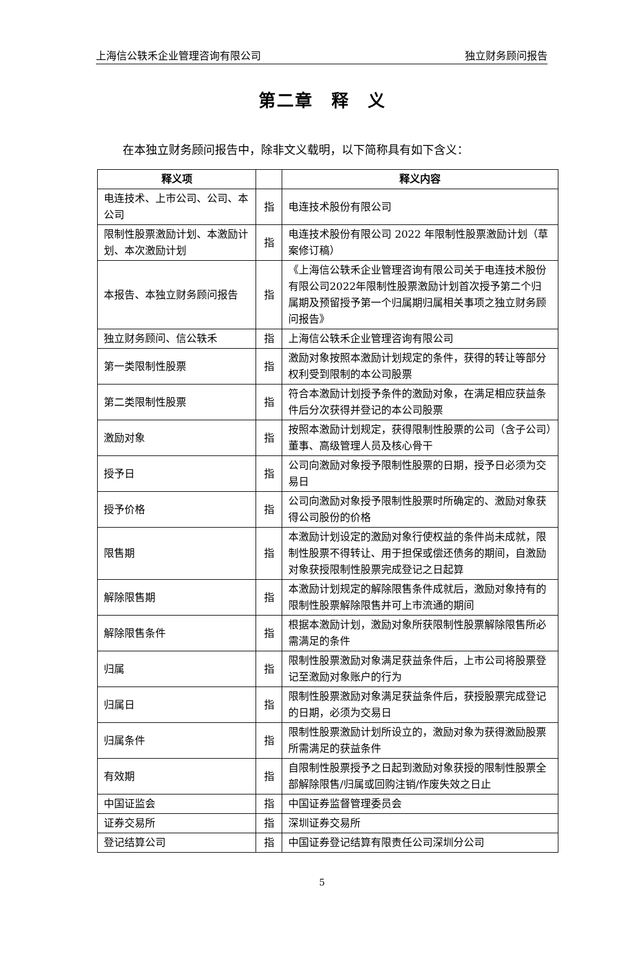上海信公轶禾企业管理咨询有限公司 独立财务顾问报告
第二章　释　义
在本独立财务顾问报告中，除非文义载明，以下简称具有如下含义：
| 释义项 | | 释义内容 |
| --- | --- | --- |
| 电连技术、上市公司、公司、本公司 | 指 | 电连技术股份有限公司 |
| 限制性股票激励计划、本激励计划、本次激励计划 | 指 | 电连技术股份有限公司 2022 年限制性股票激励计划（草案修订稿） |
| 本报告、本独立财务顾问报告 | 指 | 《上海信公轶禾企业管理咨询有限公司关于电连技术股份有限公司2022年限制性股票激励计划首次授予第二个归属期及预留授予第一个归属期归属相关事项之独立财务顾问报告》 |
| 独立财务顾问、信公轶禾 | 指 | 上海信公轶禾企业管理咨询有限公司 |
| 第一类限制性股票 | 指 | 激励对象按照本激励计划规定的条件，获得的转让等部分权利受到限制的本公司股票 |
| 第二类限制性股票 | 指 | 符合本激励计划授予条件的激励对象，在满足相应获益条件后分次获得并登记的本公司股票 |
| 激励对象 | 指 | 按照本激励计划规定，获得限制性股票的公司（含子公司）董事、高级管理人员及核心骨干 |
| 授予日 | 指 | 公司向激励对象授予限制性股票的日期，授予日必须为交易日 |
| 授予价格 | 指 | 公司向激励对象授予限制性股票时所确定的、激励对象获得公司股份的价格 |
| 限售期 | 指 | 本激励计划设定的激励对象行使权益的条件尚未成就，限制性股票不得转让、用于担保或偿还债务的期间，自激励对象获授限制性股票完成登记之日起算 |
| 解除限售期 | 指 | 本激励计划规定的解除限售条件成就后，激励对象持有的限制性股票解除限售并可上市流通的期间 |
| 解除限售条件 | 指 | 根据本激励计划，激励对象所获限制性股票解除限售所必需满足的条件 |
| 归属 | 指 | 限制性股票激励对象满足获益条件后，上市公司将股票登记至激励对象账户的行为 |
| 归属日 | 指 | 限制性股票激励对象满足获益条件后，获授股票完成登记的日期，必须为交易日 |
| 归属条件 | 指 | 限制性股票激励计划所设立的，激励对象为获得激励股票所需满足的获益条件 |
| 有效期 | 指 | 自限制性股票授予之日起到激励对象获授的限制性股票全部解除限售/归属或回购注销/作废失效之日止 |
| 中国证监会 | 指 | 中国证券监督管理委员会 |
| 证券交易所 | 指 | 深圳证券交易所 |
| 登记结算公司 | 指 | 中国证券登记结算有限责任公司深圳分公司 |
5